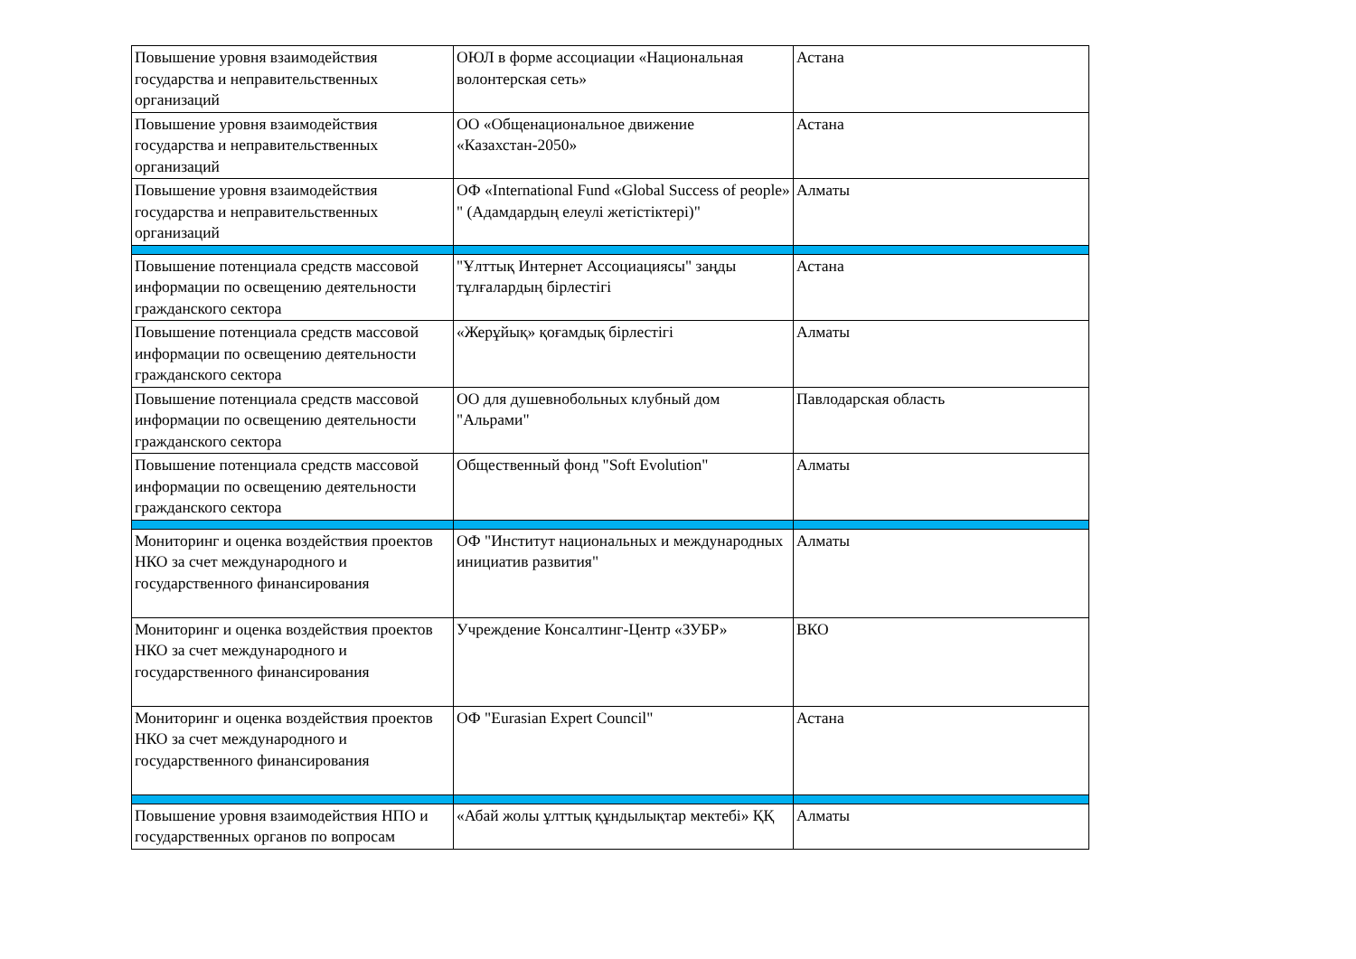| Повышение уровня взаимодействия государства и неправительственных организаций | ОЮЛ в форме ассоциации «Национальная волонтерская сеть» | Астана |
| Повышение уровня взаимодействия государства и неправительственных организаций | ОО «Общенациональное движение «Казахстан-2050» | Астана |
| Повышение уровня взаимодействия государства и неправительственных организаций | ОФ «International Fund «Global Success of people» " (Адамдардың елеулі жетістіктері)" | Алматы |
| Повышение потенциала средств массовой информации по освещению деятельности гражданского сектора | "Ұлттық Интернет Ассоциациясы" заңды тұлғалардың бірлестігі | Астана |
| Повышение потенциала средств массовой информации по освещению деятельности гражданского сектора | «Жерұйық» қоғамдық бірлестігі | Алматы |
| Повышение потенциала средств массовой информации по освещению деятельности гражданского сектора | ОО для душевнобольных клубный дом "Альрами" | Павлодарская область |
| Повышение потенциала средств массовой информации по освещению деятельности гражданского сектора | Общественный фонд "Soft Evolution" | Алматы |
| Мониторинг и оценка воздействия проектов НКО за счет международного и государственного финансирования | ОФ "Институт национальных и международных инициатив развития" | Алматы |
| Мониторинг и оценка воздействия проектов НКО за счет международного и государственного финансирования | Учреждение Консалтинг-Центр «ЗУБР» | ВКО |
| Мониторинг и оценка воздействия проектов НКО за счет международного и государственного финансирования | ОФ "Eurasian Expert Council" | Астана |
| Повышение уровня взаимодействия НПО и государственных органов по вопросам | «Абай жолы ұлттық құндылықтар мектебі» ҚҚ | Алматы |